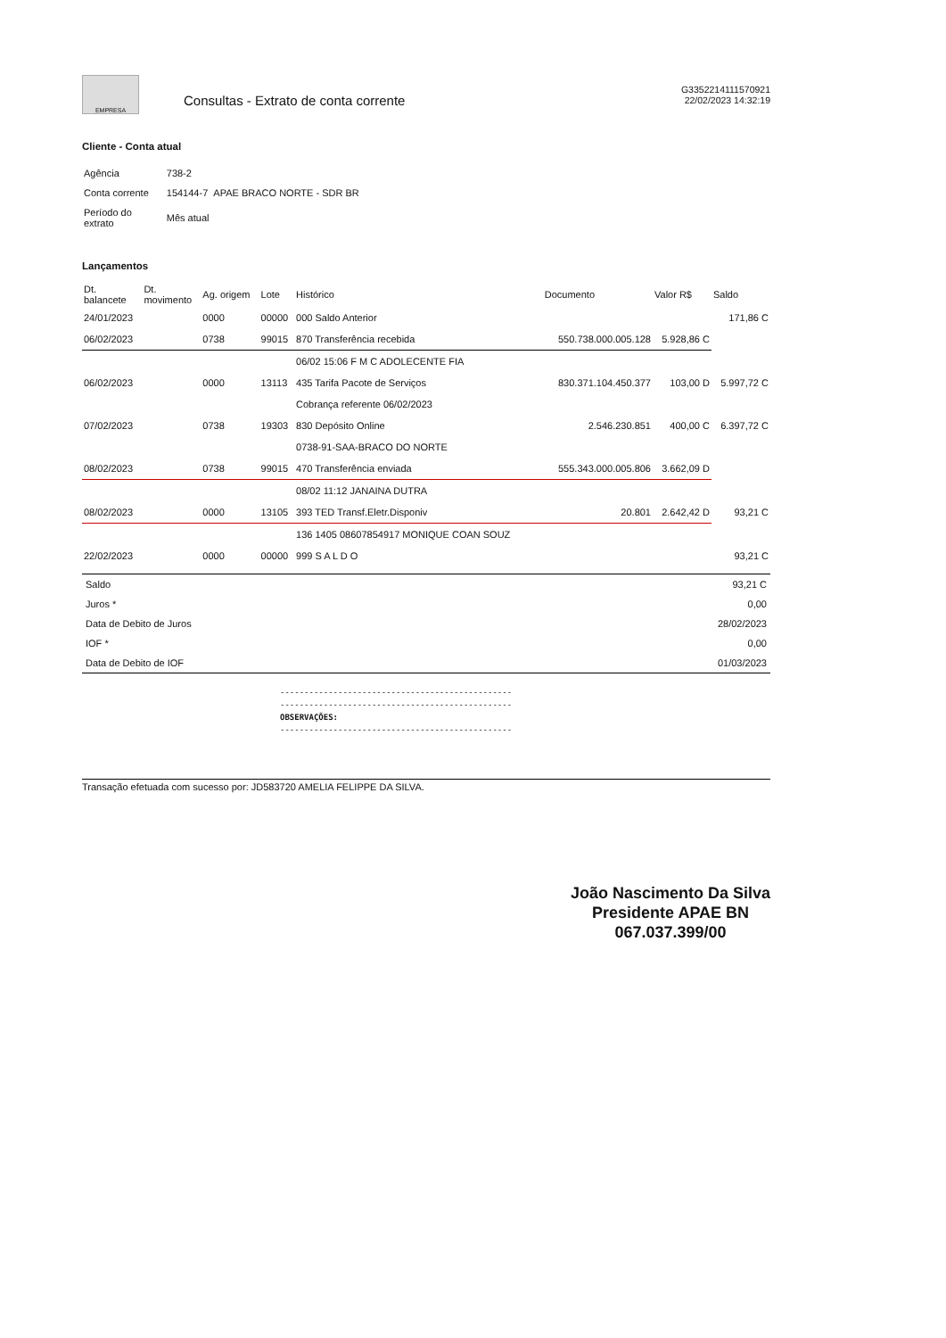EMPRESA
Consultas - Extrato de conta corrente
G3352214111570921
22/02/2023 14:32:19
Cliente - Conta atual
| Agência | 738-2 |
| Conta corrente | 154144-7 APAE BRACO NORTE - SDR BR |
| Período do extrato | Mês atual |
Lançamentos
| Dt. balancete | Dt. movimento | Ag. origem | Lote | Histórico | Documento | Valor R$ | Saldo |
| --- | --- | --- | --- | --- | --- | --- | --- |
| 24/01/2023 | | 0000 | 00000 | 000 Saldo Anterior | | | 171,86 C |
| 06/02/2023 | | 0738 | 99015 | 870 Transferência recebida | 550.738.000.005.128 | 5.928,86 C | |
| | | | | 06/02 15:06 F M C ADOLECENTE FIA | | | |
| 06/02/2023 | | 0000 | 13113 | 435 Tarifa Pacote de Serviços | 830.371.104.450.377 | 103,00 D | 5.997,72 C |
| | | | | Cobrança referente 06/02/2023 | | | |
| 07/02/2023 | | 0738 | 19303 | 830 Depósito Online | 2.546.230.851 | 400,00 C | 6.397,72 C |
| | | | | 0738-91-SAA-BRACO DO NORTE | | | |
| 08/02/2023 | | 0738 | 99015 | 470 Transferência enviada | 555.343.000.005.806 | 3.662,09 D | |
| | | | | 08/02 11:12 JANAINA DUTRA | | | |
| 08/02/2023 | | 0000 | 13105 | 393 TED Transf.Eletr.Disponiv | 20.801 | 2.642,42 D | 93,21 C |
| | | | | 136 1405 08607854917 MONIQUE COAN SOUZ | | | |
| 22/02/2023 | | 0000 | 00000 | 999 S A L D O | | | 93,21 C |
| Saldo | 93,21 C |
| Juros * | 0,00 |
| Data de Debito de Juros | 28/02/2023 |
| IOF * | 0,00 |
| Data de Debito de IOF | 01/03/2023 |
------------------------------------------------
------------------------------------------------
OBSERVAÇÕES:
------------------------------------------------
Transação efetuada com sucesso por: JD583720 AMELIA FELIPPE DA SILVA.
João Nascimento Da Silva
Presidente APAE BN
067.037.399/00